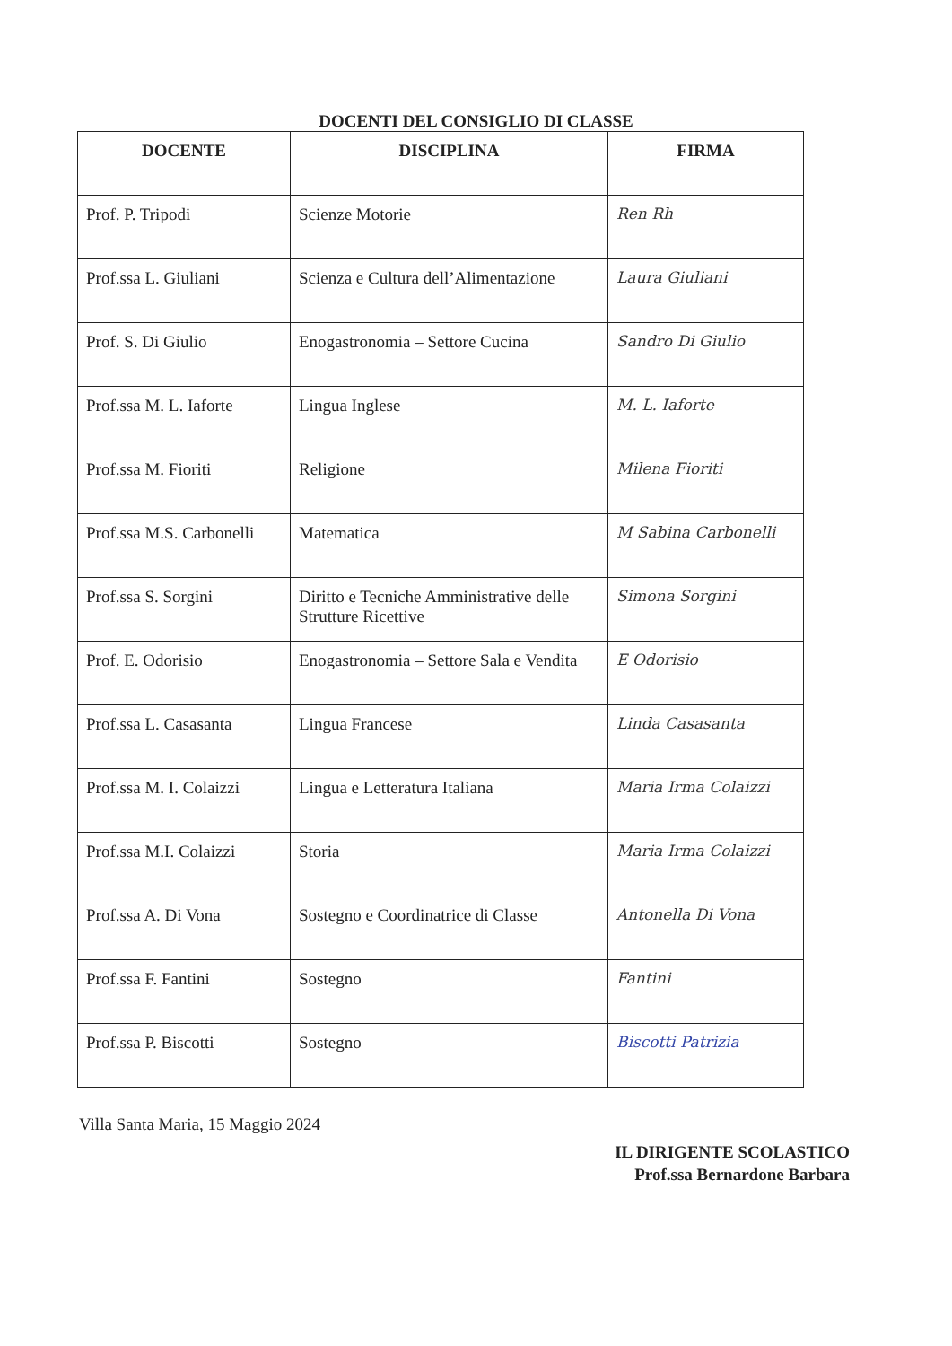DOCENTI DEL CONSIGLIO DI CLASSE
| DOCENTE | DISCIPLINA | FIRMA |
| --- | --- | --- |
| Prof. P. Tripodi | Scienze Motorie | Ren Rh |
| Prof.ssa L. Giuliani | Scienza e Cultura dell’Alimentazione | Laura Giuliani |
| Prof. S. Di Giulio | Enogastronomia – Settore Cucina | Sandro Di Giulio |
| Prof.ssa M. L. Iaforte | Lingua Inglese | M. L. Iaforte |
| Prof.ssa M. Fioriti | Religione | Milena Fioriti |
| Prof.ssa M.S. Carbonelli | Matematica | M Sabina Carbonelli |
| Prof.ssa S. Sorgini | Diritto e Tecniche Amministrative delle Strutture Ricettive | Simona Sorgini |
| Prof. E. Odorisio | Enogastronomia – Settore Sala e Vendita | E Odorisio |
| Prof.ssa L. Casasanta | Lingua Francese | Linda Casasanta |
| Prof.ssa M. I. Colaizzi | Lingua e Letteratura Italiana | Maria Irma Colaizzi |
| Prof.ssa M.I. Colaizzi | Storia | Maria Irma Colaizzi |
| Prof.ssa A. Di Vona | Sostegno e Coordinatrice di Classe | Antonella Di Vona |
| Prof.ssa F. Fantini | Sostegno | Fantini |
| Prof.ssa P. Biscotti | Sostegno | Biscotti Patrizia |
Villa Santa Maria, 15 Maggio 2024
IL DIRIGENTE SCOLASTICO
Prof.ssa Bernardone Barbara